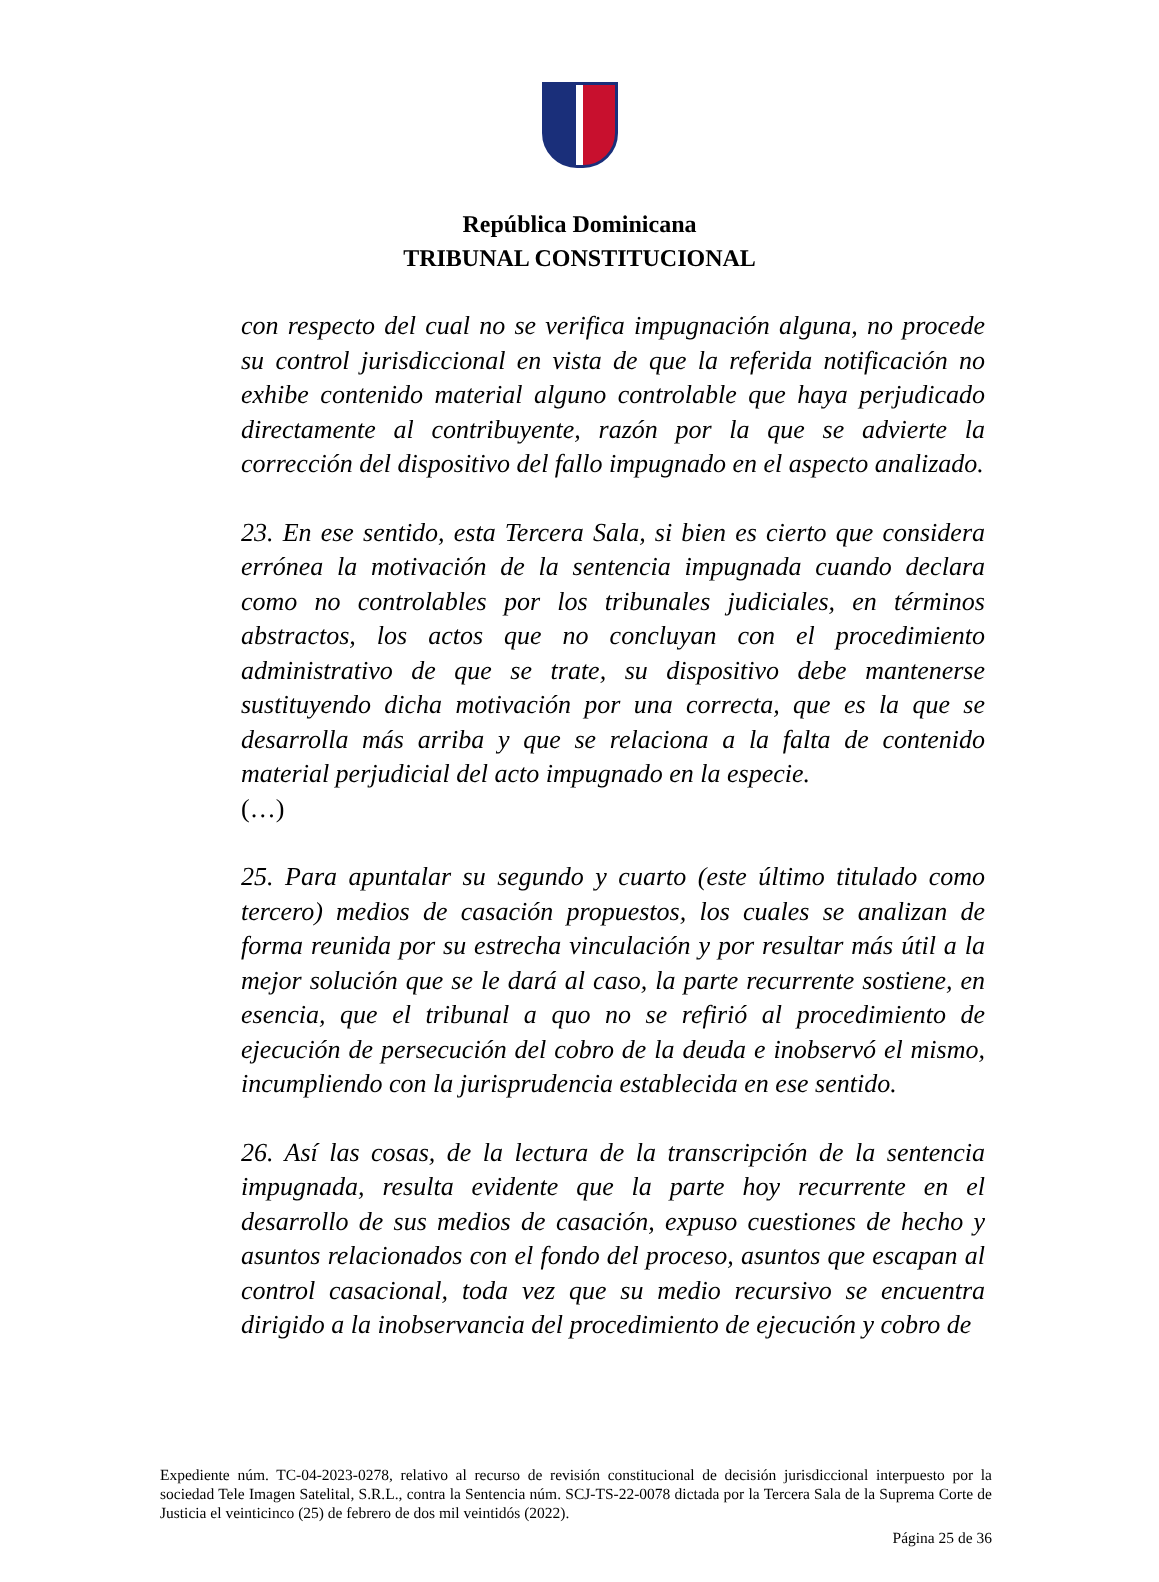República Dominicana
TRIBUNAL CONSTITUCIONAL
con respecto del cual no se verifica impugnación alguna, no procede su control jurisdiccional en vista de que la referida notificación no exhibe contenido material alguno controlable que haya perjudicado directamente al contribuyente, razón por la que se advierte la corrección del dispositivo del fallo impugnado en el aspecto analizado.
23. En ese sentido, esta Tercera Sala, si bien es cierto que considera errónea la motivación de la sentencia impugnada cuando declara como no controlables por los tribunales judiciales, en términos abstractos, los actos que no concluyan con el procedimiento administrativo de que se trate, su dispositivo debe mantenerse sustituyendo dicha motivación por una correcta, que es la que se desarrolla más arriba y que se relaciona a la falta de contenido material perjudicial del acto impugnado en la especie.
(…)
25. Para apuntalar su segundo y cuarto (este último titulado como tercero) medios de casación propuestos, los cuales se analizan de forma reunida por su estrecha vinculación y por resultar más útil a la mejor solución que se le dará al caso, la parte recurrente sostiene, en esencia, que el tribunal a quo no se refirió al procedimiento de ejecución de persecución del cobro de la deuda e inobservó el mismo, incumpliendo con la jurisprudencia establecida en ese sentido.
26. Así las cosas, de la lectura de la transcripción de la sentencia impugnada, resulta evidente que la parte hoy recurrente en el desarrollo de sus medios de casación, expuso cuestiones de hecho y asuntos relacionados con el fondo del proceso, asuntos que escapan al control casacional, toda vez que su medio recursivo se encuentra dirigido a la inobservancia del procedimiento de ejecución y cobro de
Expediente núm. TC-04-2023-0278, relativo al recurso de revisión constitucional de decisión jurisdiccional interpuesto por la sociedad Tele Imagen Satelital, S.R.L., contra la Sentencia núm. SCJ-TS-22-0078 dictada por la Tercera Sala de la Suprema Corte de Justicia el veinticinco (25) de febrero de dos mil veintidós (2022).
Página 25 de 36